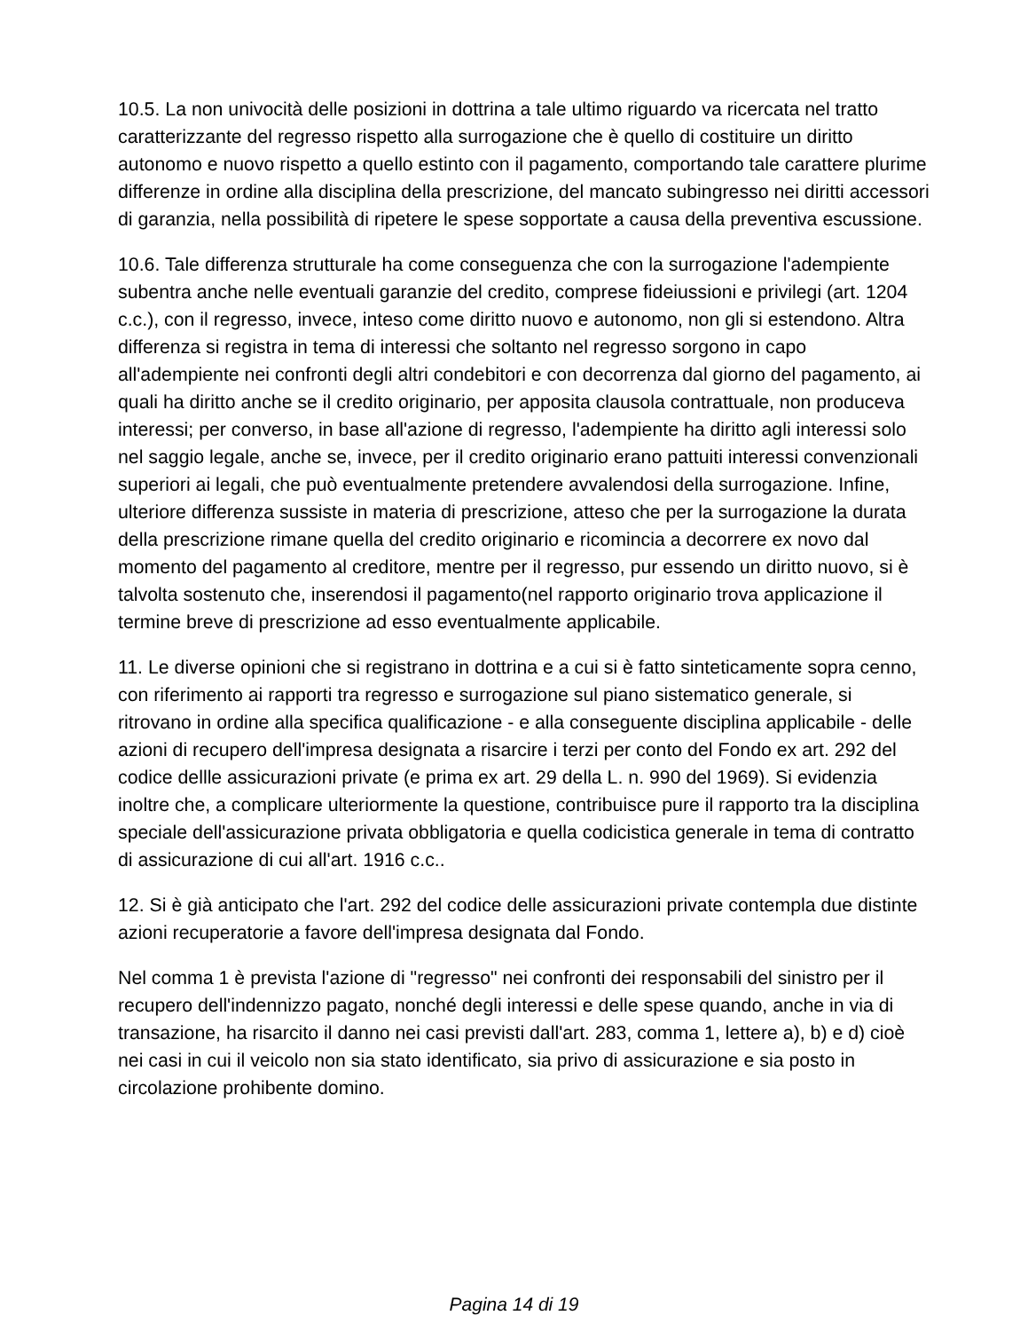10.5. La non univocità delle posizioni in dottrina a tale ultimo riguardo va ricercata nel tratto caratterizzante del regresso rispetto alla surrogazione che è quello di costituire un diritto autonomo e nuovo rispetto a quello estinto con il pagamento, comportando tale carattere plurime differenze in ordine alla disciplina della prescrizione, del mancato subingresso nei diritti accessori di garanzia, nella possibilità di ripetere le spese sopportate a causa della preventiva escussione.
10.6. Tale differenza strutturale ha come conseguenza che con la surrogazione l'adempiente subentra anche nelle eventuali garanzie del credito, comprese fideiussioni e privilegi (art. 1204 c.c.), con il regresso, invece, inteso come diritto nuovo e autonomo, non gli si estendono. Altra differenza si registra in tema di interessi che soltanto nel regresso sorgono in capo all'adempiente nei confronti degli altri condebitori e con decorrenza dal giorno del pagamento, ai quali ha diritto anche se il credito originario, per apposita clausola contrattuale, non produceva interessi; per converso, in base all'azione di regresso, l'adempiente ha diritto agli interessi solo nel saggio legale, anche se, invece, per il credito originario erano pattuiti interessi convenzionali superiori ai legali, che può eventualmente pretendere avvalendosi della surrogazione. Infine, ulteriore differenza sussiste in materia di prescrizione, atteso che per la surrogazione la durata della prescrizione rimane quella del credito originario e ricomincia a decorrere ex novo dal momento del pagamento al creditore, mentre per il regresso, pur essendo un diritto nuovo, si è talvolta sostenuto che, inserendosi il pagamento(nel rapporto originario trova applicazione il termine breve di prescrizione ad esso eventualmente applicabile.
11. Le diverse opinioni che si registrano in dottrina e a cui si è fatto sinteticamente sopra cenno, con riferimento ai rapporti tra regresso e surrogazione sul piano sistematico generale, si ritrovano in ordine alla specifica qualificazione - e alla conseguente disciplina applicabile - delle azioni di recupero dell'impresa designata a risarcire i terzi per conto del Fondo ex art. 292 del codice dellle assicurazioni private (e prima ex art. 29 della L. n. 990 del 1969). Si evidenzia inoltre che, a complicare ulteriormente la questione, contribuisce pure il rapporto tra la disciplina speciale dell'assicurazione privata obbligatoria e quella codicistica generale in tema di contratto di assicurazione di cui all'art. 1916 c.c..
12. Si è già anticipato che l'art. 292 del codice delle assicurazioni private contempla due distinte azioni recuperatorie a favore dell'impresa designata dal Fondo.
Nel comma 1 è prevista l'azione di "regresso" nei confronti dei responsabili del sinistro per il recupero dell'indennizzo pagato, nonché degli interessi e delle spese quando, anche in via di transazione, ha risarcito il danno nei casi previsti dall'art. 283, comma 1, lettere a), b) e d) cioè nei casi in cui il veicolo non sia stato identificato, sia privo di assicurazione e sia posto in circolazione prohibente domino.
Pagina 14 di 19